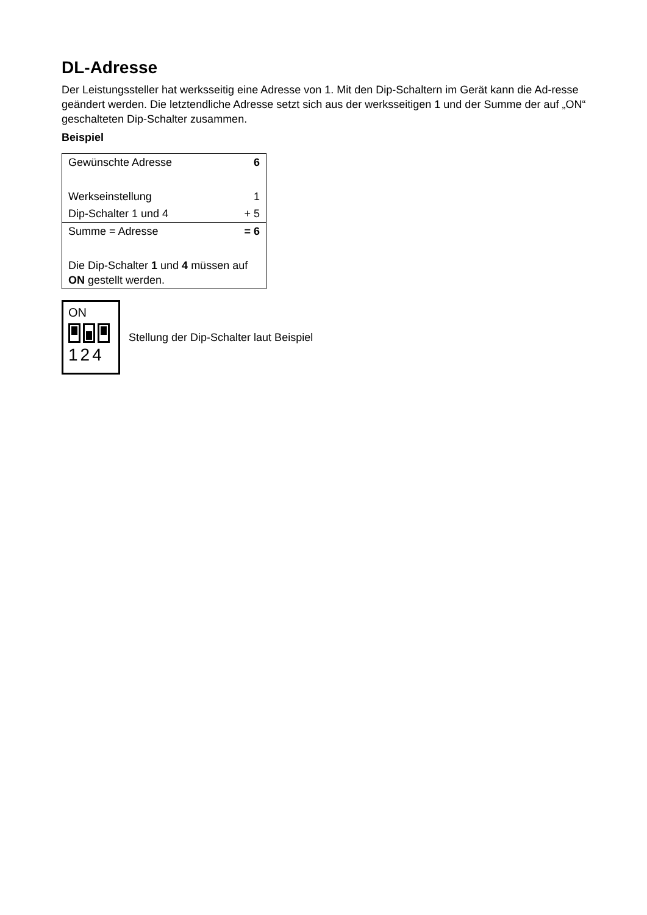DL-Adresse
Der Leistungssteller hat werksseitig eine Adresse von 1. Mit den Dip-Schaltern im Gerät kann die Ad-resse geändert werden. Die letztendliche Adresse setzt sich aus der werksseitigen 1 und der Summe der auf „ON“ geschalteten Dip-Schalter zusammen.
Beispiel
| Gewünschte Adresse | 6 |
| Werkseinstellung | 1 |
| Dip-Schalter 1 und 4 | + 5 |
| Summe = Adresse | = 6 |
| Die Dip-Schalter 1 und 4 müssen auf ON gestellt werden. | |
ON
124
Stellung der Dip-Schalter laut Beispiel